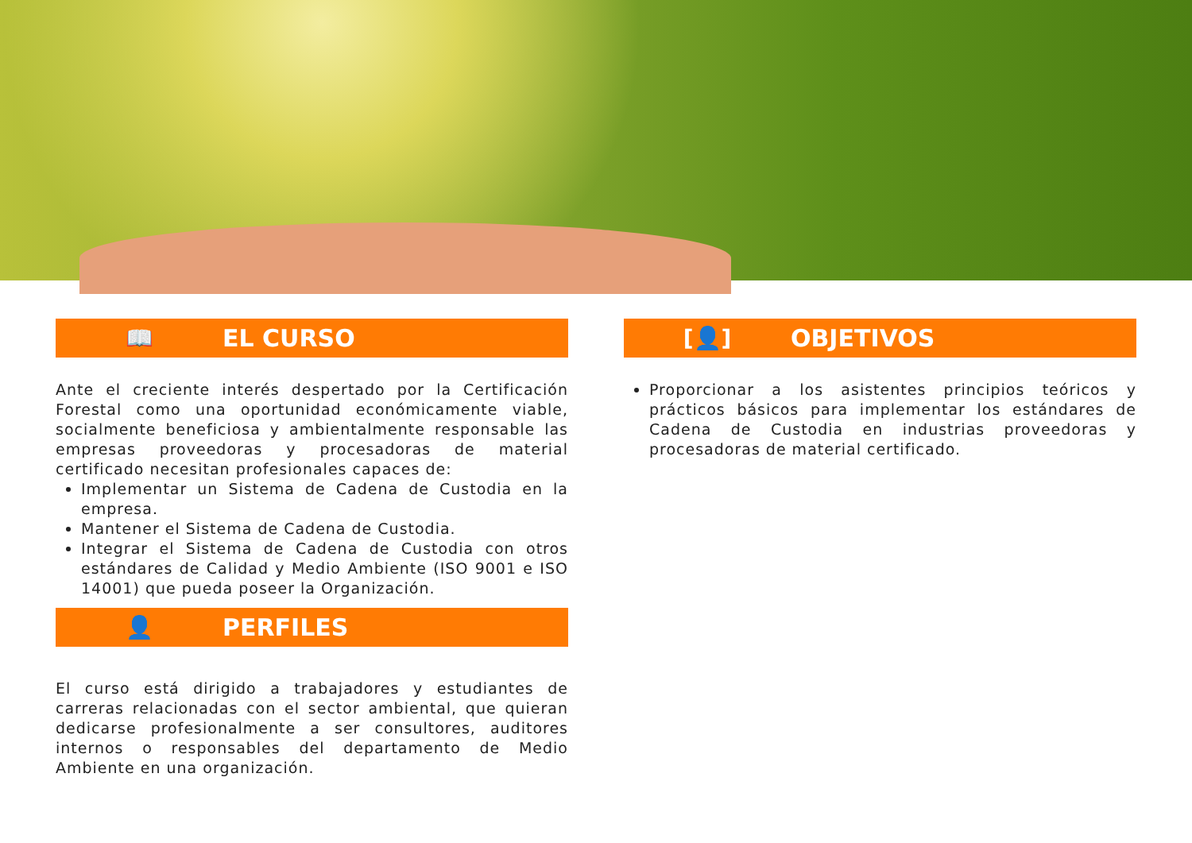📖 EL CURSO
Ante el creciente interés despertado por la Certificación Forestal como una oportunidad económicamente viable, socialmente beneficiosa y ambientalmente responsable las empresas proveedoras y procesadoras de material certificado necesitan profesionales capaces de:
Implementar un Sistema de Cadena de Custodia en la empresa.
Mantener el Sistema de Cadena de Custodia.
Integrar el Sistema de Cadena de Custodia con otros estándares de Calidad y Medio Ambiente (ISO 9001 e ISO 14001) que pueda poseer la Organización.
👤 PERFILES
El curso está dirigido a trabajadores y estudiantes de carreras relacionadas con el sector ambiental, que quieran dedicarse profesionalmente a ser consultores, auditores internos o responsables del departamento de Medio Ambiente en una organización.
[👤] OBJETIVOS
Proporcionar a los asistentes principios teóricos y prácticos básicos para implementar los estándares de Cadena de Custodia en industrias proveedoras y procesadoras de material certificado.